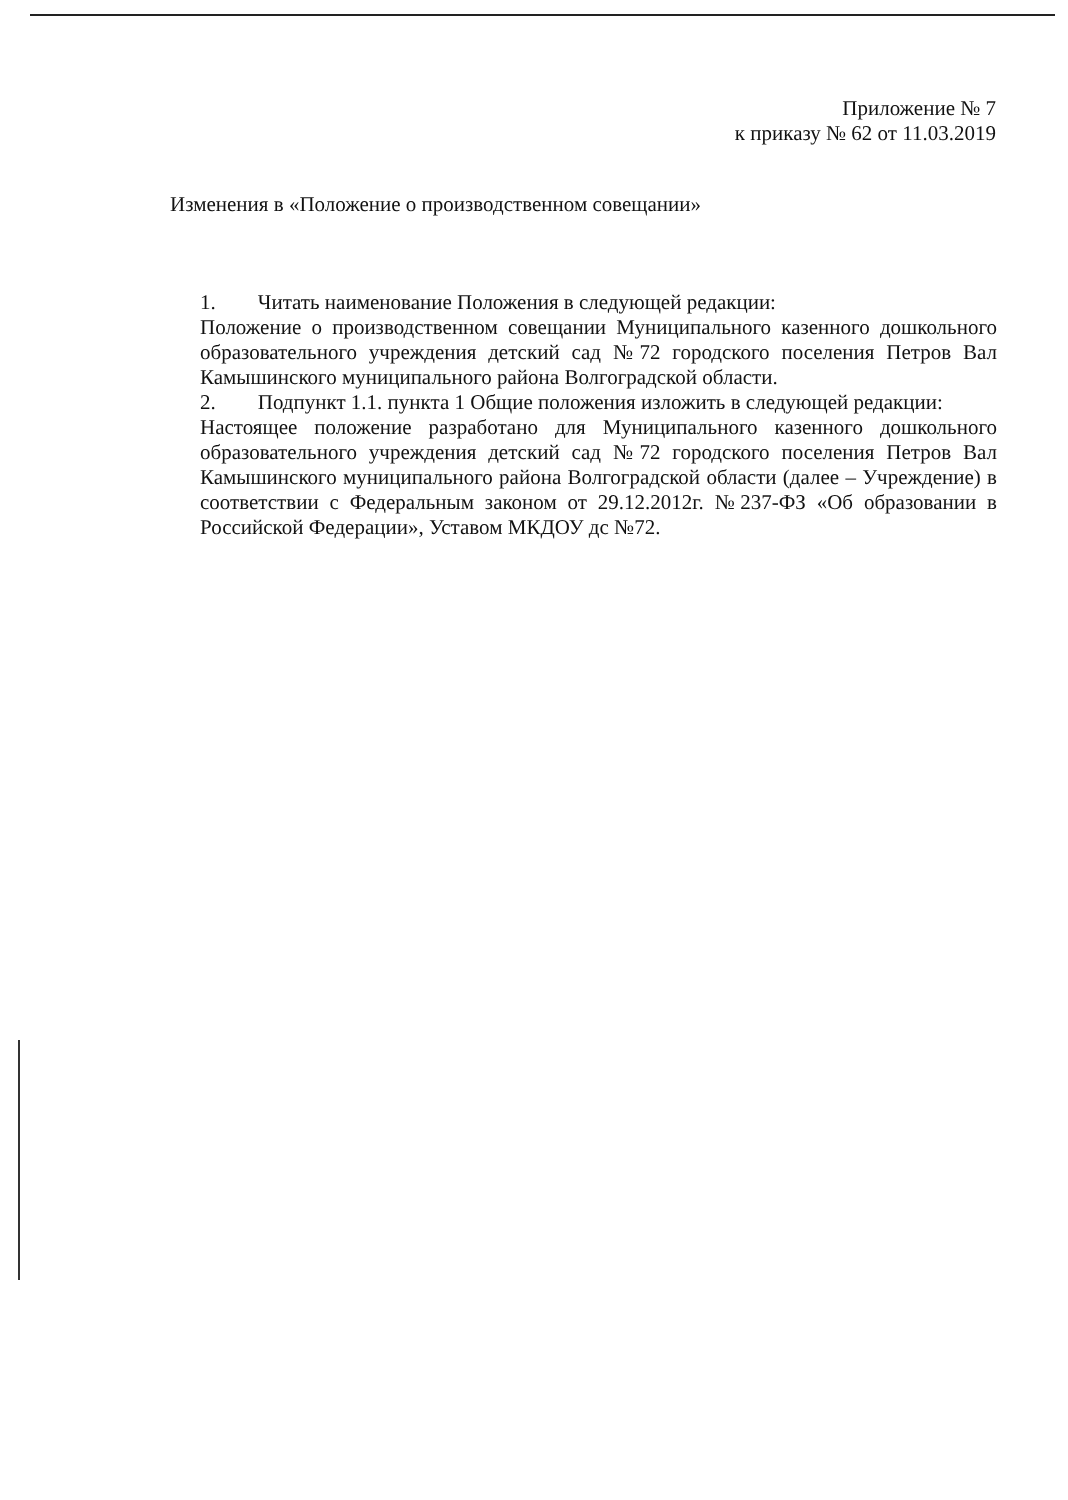Приложение № 7
к приказу № 62 от 11.03.2019
Изменения в «Положение о производственном совещании»
1. Читать наименование Положения в следующей редакции:
Положение о производственном совещании Муниципального казенного дошкольного образовательного учреждения детский сад №72 городского поселения Петров Вал Камышинского муниципального района Волгоградской области.
2. Подпункт 1.1. пункта 1 Общие положения изложить в следующей редакции:
Настоящее положение разработано для Муниципального казенного дошкольного образовательного учреждения детский сад №72 городского поселения Петров Вал Камышинского муниципального района Волгоградской области (далее – Учреждение) в соответствии с Федеральным законом от 29.12.2012г. №237-ФЗ «Об образовании в Российской Федерации», Уставом МКДОУ дс №72.